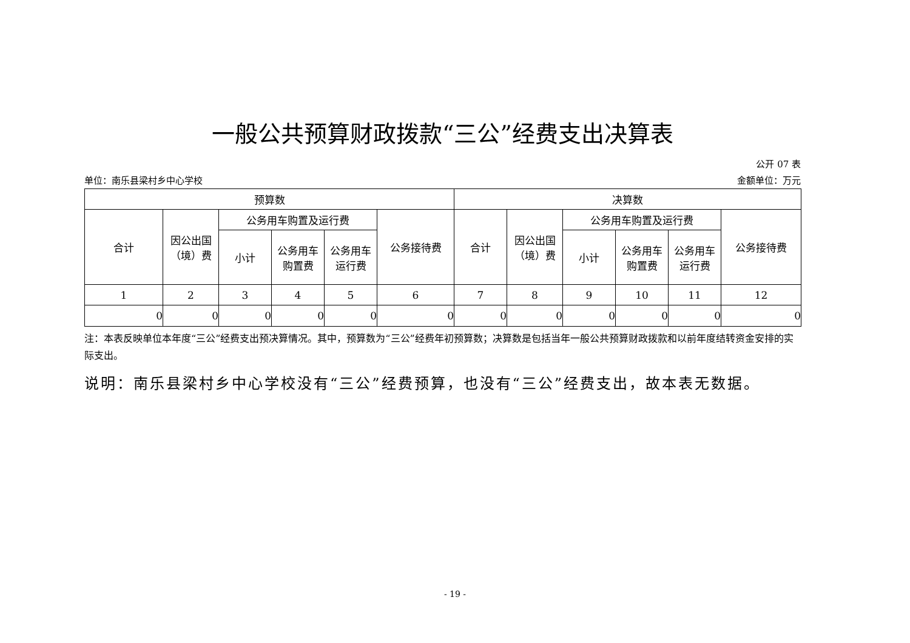一般公共预算财政拨款“三公”经费支出决算表
公开 07 表
单位：南乐县梁村乡中心学校 金额单位：万元
| 预算数 | | | | | | 决算数 | | | | | |
| --- | --- | --- | --- | --- | --- | --- | --- | --- | --- | --- | --- |
| 合计 | 因公出国 （境）费 | 公务用车购置及运行费 | | | 公务接待费 | 合计 | 因公出国 （境）费 | 公务用车购置及运行费 | | | 公务接待费 |
| | | 小计 | 公务用车 购置费 | 公务用车 运行费 | | | | 小计 | 公务用车 购置费 | 公务用车 运行费 | |
| 1 | 2 | 3 | 4 | 5 | 6 | 7 | 8 | 9 | 10 | 11 | 12 |
| 0 | 0 | 0 | 0 | 0 | 0 | 0 | 0 | 0 | 0 | 0 | 0 |
注：本表反映单位本年度“三公”经费支出预决算情况。其中，预算数为“三公”经费年初预算数；决算数是包括当年一般公共预算财政拨款和以前年度结转资金安排的实际支出。
说明：南乐县梁村乡中心学校没有“三公”经费预算，也没有“三公”经费支出，故本表无数据。
- 19 -